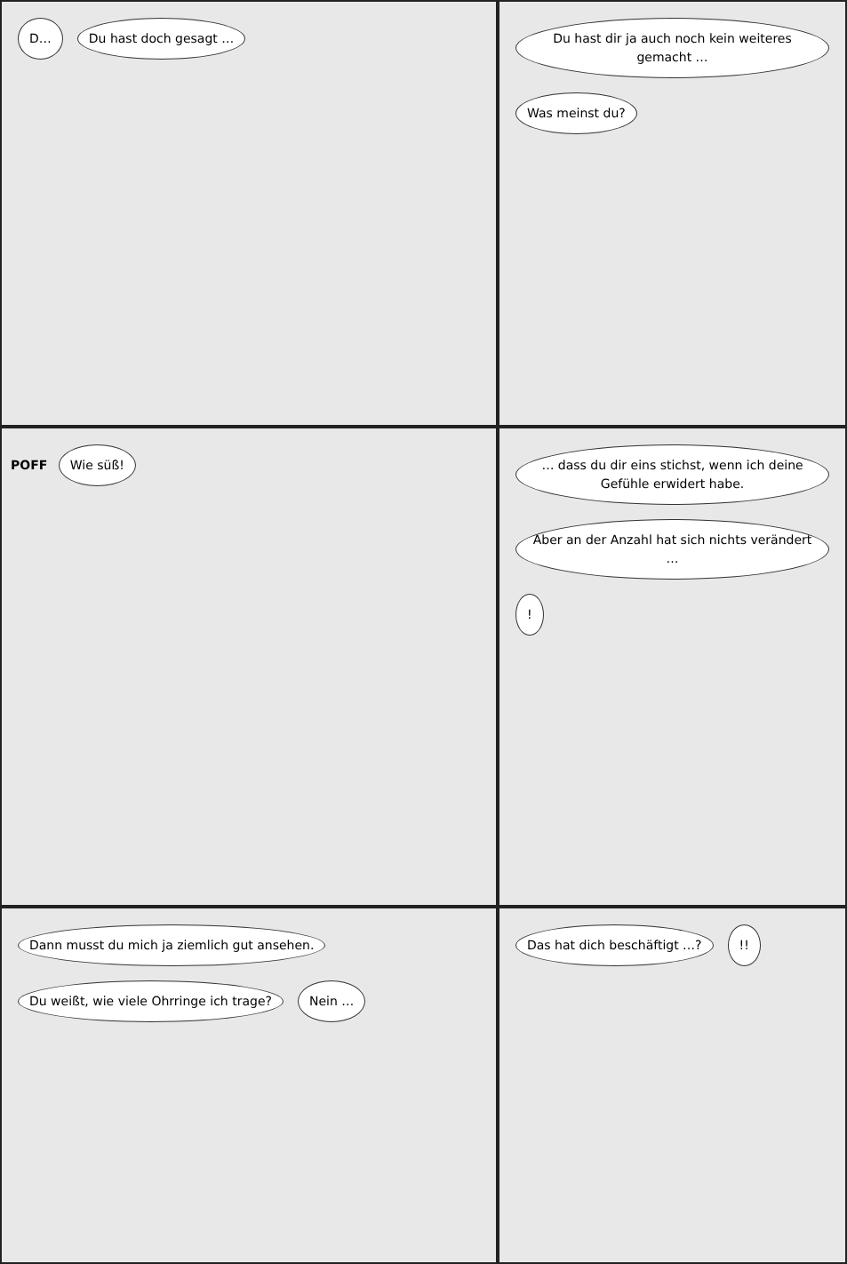D… Du hast doch gesagt …
Du hast dir ja auch noch kein weiteres gemacht … Was meinst du?
POFF Wie süß!
… dass du dir eins stichst, wenn ich deine Gefühle erwidert habe. Aber an der Anzahl hat sich nichts verändert …!
Dann musst du mich ja ziemlich gut ansehen. Du weißt, wie viele Ohrringe ich trage? Nein …
Das hat dich beschäftigt …?!!